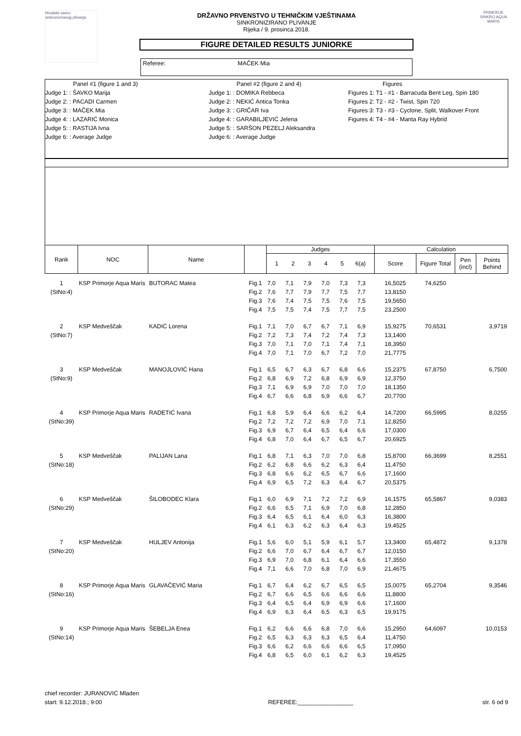Hrvatski savez sinkroniziranog plivanja
PRIMORJE SINKRO AQUA MARIS
DRŽAVNO PRVENSTVO U TEHNIČKIM VJEŠTINAMA
SINKRONIZIRANO PLIVANJE
Rijeka / 9. prosinca 2018.
FIGURE DETAILED RESULTS JUNIORKE
Referee: MAČEK Mia
Panel #1 (figure 1 and 3)
Judge 1: : ŠAVKO Marija
Judge 2: : PACADI Carmen
Judge 3: : MAČEK Mia
Judge 4: : LAZARIĆ Monica
Judge 5: : RASTIJA Ivna
Judge 6: : Average Judge
Panel #2 (figure 2 and 4)
Judge 1: : DOMIKA Rebbeca
Judge 2: : NEKIĆ Antica Tonka
Judge 3: : GRIČAR Iva
Judge 4: : GARABILJEVIĆ Jelena
Judge 5: : SARŠON PEZELJ Aleksandra
Judge 6: : Average Judge
Figures
Figures 1: T1 - #1 - Barracuda Bent Leg, Spin 180
Figures 2: T2 - #2 - Twist, Spin 720
Figures 3: T3 - #3 - Cyclone, Split, Walkover Front
Figures 4: T4 - #4 - Manta Ray Hybrid
| Rank | NOC | Name | | Judges | | | | | | Calculation | | | |
| --- | --- | --- | --- | --- | --- | --- | --- | --- | --- | --- | --- | --- | --- |
| | | | | 1 2 3 4 5 6(a) | | | | | | Score | Figure Total | Pen (incl) | Points Behind |
| 1 | KSP Primorje Aqua Maris | BUTORAC Matea | Fig.1 | 7,0 | 7,1 | 7,9 | 7,0 | 7,3 | 7,3 | 16,5025 | 74,6250 | | |
| (StNo:4) | | | Fig.2 | 7,6 | 7,7 | 7,9 | 7,7 | 7,5 | 7,7 | 13,8150 | | | |
| | | | Fig.3 | 7,6 | 7,4 | 7,5 | 7,5 | 7,6 | 7,5 | 19,5650 | | | |
| | | | Fig.4 | 7,5 | 7,5 | 7,4 | 7,5 | 7,7 | 7,5 | 23,2500 | | | |
| 2 | KSP Medveščak | KADIĆ Lorena | Fig.1 | 7,1 | 7,0 | 6,7 | 6,7 | 7,1 | 6,9 | 15,9275 | 70,6531 | | 3,9719 |
| (StNo:7) | | | Fig.2 | 7,2 | 7,3 | 7,4 | 7,2 | 7,4 | 7,3 | 13,1400 | | | |
| | | | Fig.3 | 7,0 | 7,1 | 7,0 | 7,1 | 7,4 | 7,1 | 18,3950 | | | |
| | | | Fig.4 | 7,0 | 7,1 | 7,0 | 6,7 | 7,2 | 7,0 | 21,7775 | | | |
| 3 | KSP Medveščak | MANOJLOVIĆ Hana | Fig.1 | 6,5 | 6,7 | 6,3 | 6,7 | 6,8 | 6,6 | 15,2375 | 67,8750 | | 6,7500 |
| (StNo:9) | | | Fig.2 | 6,8 | 6,9 | 7,2 | 6,8 | 6,9 | 6,9 | 12,3750 | | | |
| | | | Fig.3 | 7,1 | 6,9 | 6,9 | 7,0 | 7,0 | 7,0 | 18,1350 | | | |
| | | | Fig.4 | 6,7 | 6,6 | 6,8 | 6,9 | 6,6 | 6,7 | 20,7700 | | | |
| 4 | KSP Primorje Aqua Maris | RADETIĆ Ivana | Fig.1 | 6,8 | 5,9 | 6,4 | 6,6 | 6,2 | 6,4 | 14,7200 | 66,5995 | | 8,0255 |
| (StNo:39) | | | Fig.2 | 7,2 | 7,2 | 7,2 | 6,9 | 7,0 | 7,1 | 12,8250 | | | |
| | | | Fig.3 | 6,9 | 6,7 | 6,4 | 6,5 | 6,4 | 6,6 | 17,0300 | | | |
| | | | Fig.4 | 6,8 | 7,0 | 6,4 | 6,7 | 6,5 | 6,7 | 20,6925 | | | |
| 5 | KSP Medveščak | PALIJAN Lana | Fig.1 | 6,8 | 7,1 | 6,3 | 7,0 | 7,0 | 6,8 | 15,8700 | 66,3699 | | 8,2551 |
| (StNo:18) | | | Fig.2 | 6,2 | 6,8 | 6,6 | 6,2 | 6,3 | 6,4 | 11,4750 | | | |
| | | | Fig.3 | 6,8 | 6,6 | 6,2 | 6,5 | 6,7 | 6,6 | 17,1600 | | | |
| | | | Fig.4 | 6,9 | 6,5 | 7,2 | 6,3 | 6,4 | 6,7 | 20,5375 | | | |
| 6 | KSP Medveščak | ŠILOBODEC Klara | Fig.1 | 6,0 | 6,9 | 7,1 | 7,2 | 7,2 | 6,9 | 16,1575 | 65,5867 | | 9,0383 |
| (StNo:29) | | | Fig.2 | 6,6 | 6,5 | 7,1 | 6,9 | 7,0 | 6,8 | 12,2850 | | | |
| | | | Fig.3 | 6,4 | 6,5 | 6,1 | 6,4 | 6,0 | 6,3 | 16,3800 | | | |
| | | | Fig.4 | 6,1 | 6,3 | 6,2 | 6,3 | 6,4 | 6,3 | 19,4525 | | | |
| 7 | KSP Medveščak | HULJEV Antonija | Fig.1 | 5,6 | 6,0 | 5,1 | 5,9 | 6,1 | 5,7 | 13,3400 | 65,4872 | | 9,1378 |
| (StNo:20) | | | Fig.2 | 6,6 | 7,0 | 6,7 | 6,4 | 6,7 | 6,7 | 12,0150 | | | |
| | | | Fig.3 | 6,9 | 7,0 | 6,8 | 6,1 | 6,4 | 6,6 | 17,3550 | | | |
| | | | Fig.4 | 7,1 | 6,6 | 7,0 | 6,8 | 7,0 | 6,9 | 21,4675 | | | |
| 8 | KSP Primorje Aqua Maris | GLAVAČEVIĆ Maria | Fig.1 | 6,7 | 6,4 | 6,2 | 6,7 | 6,5 | 6,5 | 15,0075 | 65,2704 | | 9,3546 |
| (StNo:16) | | | Fig.2 | 6,7 | 6,6 | 6,5 | 6,6 | 6,6 | 6,6 | 11,8800 | | | |
| | | | Fig.3 | 6,4 | 6,5 | 6,4 | 6,9 | 6,9 | 6,6 | 17,1600 | | | |
| | | | Fig.4 | 6,9 | 6,3 | 6,4 | 6,5 | 6,3 | 6,5 | 19,9175 | | | |
| 9 | KSP Primorje Aqua Maris | ŠEBELJA Enea | Fig.1 | 6,2 | 6,6 | 6,6 | 6,8 | 7,0 | 6,6 | 15,2950 | 64,6097 | | 10,0153 |
| (StNo:14) | | | Fig.2 | 6,5 | 6,3 | 6,3 | 6,3 | 6,5 | 6,4 | 11,4750 | | | |
| | | | Fig.3 | 6,6 | 6,2 | 6,6 | 6,6 | 6,6 | 6,5 | 17,0950 | | | |
| | | | Fig.4 | 6,8 | 6,5 | 6,0 | 6,1 | 6,2 | 6,3 | 19,4525 | | | |
chief recorder: JURANOVIĆ Mladen
start: 9.12.2018.; 9:00
REFEREE:_________________
str. 6 od 9